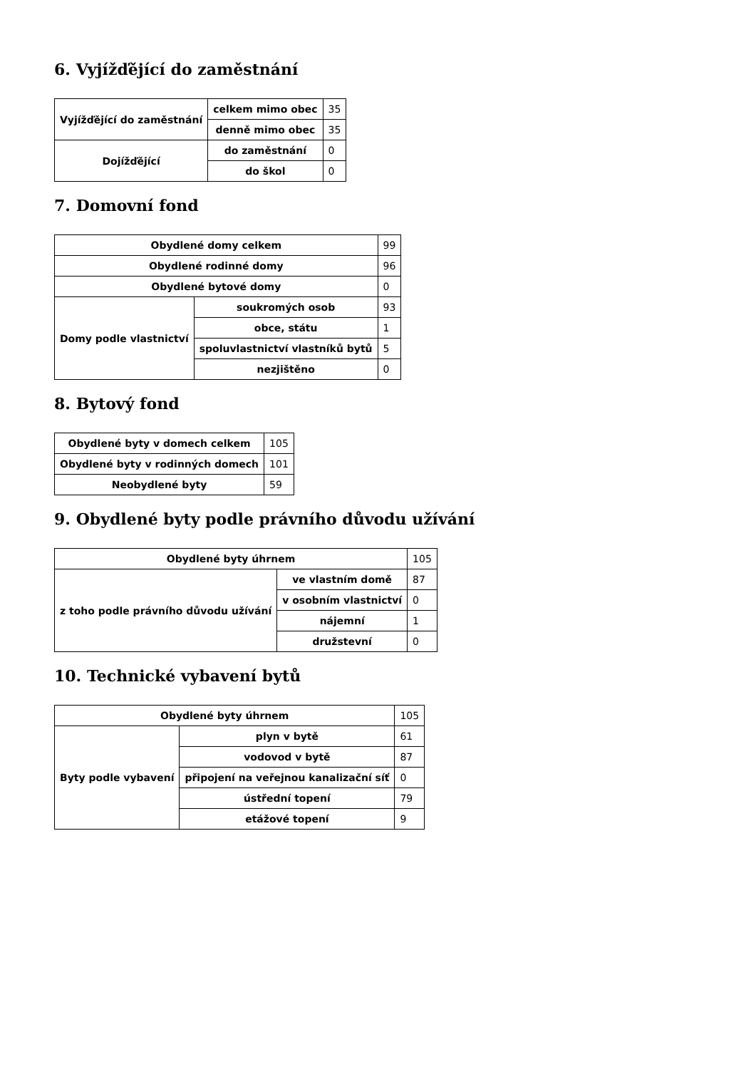6. Vyjížďějící do zaměstnání
| Vyjížďějící do zaměstnání | celkem mimo obec | 35 |
| | denně mimo obec | 35 |
| Dojížďějící | do zaměstnání | 0 |
| | do škol | 0 |
7. Domovní fond
| Obydlené domy celkem | | 99 |
| Obydlené rodinné domy | | 96 |
| Obydlené bytové domy | | 0 |
| Domy podle vlastnictví | soukromých osob | 93 |
| | obce, státu | 1 |
| | spoluvlastnictví vlastníků bytů | 5 |
| | nezjištěno | 0 |
8. Bytový fond
| Obydlené byty v domech celkem | 105 |
| Obydlené byty v rodinných domech | 101 |
| Neobydlené byty | 59 |
9. Obydlené byty podle právního důvodu užívání
| Obydlené byty úhrnem | | 105 |
| z toho podle právního důvodu užívání | ve vlastním domě | 87 |
| | v osobním vlastnictví | 0 |
| | nájemní | 1 |
| | družstevní | 0 |
10. Technické vybavení bytů
| Obydlené byty úhrnem | | 105 |
| Byty podle vybavení | plyn v bytě | 61 |
| | vodovod v bytě | 87 |
| | připojení na veřejnou kanalizační síť | 0 |
| | ústřední topení | 79 |
| | etážové topení | 9 |